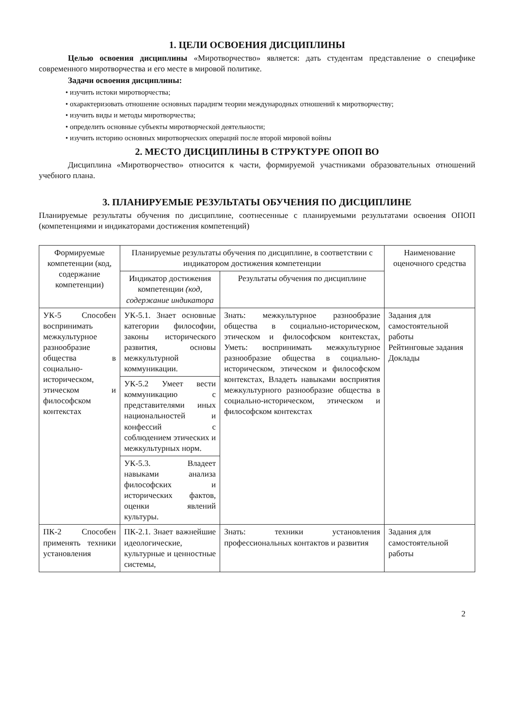1. ЦЕЛИ ОСВОЕНИЯ ДИСЦИПЛИНЫ
Целью освоения дисциплины «Миротворчество» является: дать студентам представление о специфике современного миротворчества и его месте в мировой политике.
Задачи освоения дисциплины:
• изучить истоки миротворчества;
• охарактеризовать отношение основных парадигм теории международных отношений к миротворчеству;
• изучить виды и методы миротворчества;
• определить основные субъекты миротворческой деятельности;
• изучить историю основных миротворческих операций после второй мировой войны
2. МЕСТО ДИСЦИПЛИНЫ В СТРУКТУРЕ ОПОП ВО
Дисциплина «Миротворчество» относится к части, формируемой участниками образовательных отношений учебного плана.
3. ПЛАНИРУЕМЫЕ РЕЗУЛЬТАТЫ ОБУЧЕНИЯ ПО ДИСЦИПЛИНЕ
Планируемые результаты обучения по дисциплине, соотнесенные с планируемыми результатами освоения ОПОП (компетенциями и индикаторами достижения компетенций)
| Формируемые компетенции (код, содержание компетенции) | Планируемые результаты обучения по дисциплине, в соответствии с индикатором достижения компетенции | | Наименование оценочного средства |
| --- | --- | --- | --- |
| | Индикатор достижения компетенции (код, содержание индикатора | Результаты обучения по дисциплине | |
| УК-5 Способен воспринимать межкультурное разнообразие общества в социально-историческом, этическом и философском контекстах | УК-5.1. Знает основные категории философии, законы исторического развития, основы межкультурной коммуникации. УК-5.2 Умеет вести коммуникацию с представителями иных национальностей и конфессий с соблюдением этических и межкультурных норм. УК-5.3. Владеет навыками анализа философских и исторических фактов, оценки явлений культуры. | Знать: межкультурное разнообразие общества в социально-историческом, этическом и философском контекстах, Уметь: воспринимать межкультурное разнообразие общества в социально-историческом, этическом и философском контекстах, Владеть навыками восприятия межкультурного разнообразие общества в социально-историческом, этическом и философском контекстах | Задания для самостоятельной работы Рейтинговые задания Доклады |
| ПК-2 Способен применять техники установления | ПК-2.1. Знает важнейшие идеологические, культурные и ценностные системы, | Знать: техники установления профессиональных контактов и развития | Задания для самостоятельной работы |
2